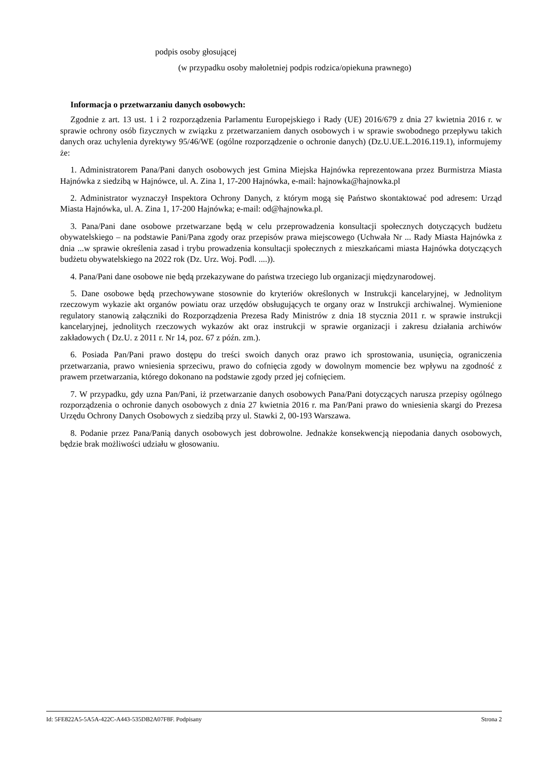podpis osoby głosującej
(w przypadku osoby małoletniej podpis rodzica/opiekuna prawnego)
Informacja o przetwarzaniu danych osobowych:
Zgodnie z art. 13 ust. 1 i 2 rozporządzenia Parlamentu Europejskiego i Rady (UE) 2016/679 z dnia 27 kwietnia 2016 r. w sprawie ochrony osób fizycznych w związku z przetwarzaniem danych osobowych i w sprawie swobodnego przepływu takich danych oraz uchylenia dyrektywy 95/46/WE (ogólne rozporządzenie o ochronie danych) (Dz.U.UE.L.2016.119.1), informujemy że:
1. Administratorem Pana/Pani danych osobowych jest Gmina Miejska Hajnówka reprezentowana przez Burmistrza Miasta Hajnówka z siedzibą w Hajnówce, ul. A. Zina 1, 17-200 Hajnówka, e-mail: hajnowka@hajnowka.pl
2. Administrator wyznaczył Inspektora Ochrony Danych, z którym mogą się Państwo skontaktować pod adresem: Urząd Miasta Hajnówka, ul. A. Zina 1, 17-200 Hajnówka; e-mail: od@hajnowka.pl.
3. Pana/Pani dane osobowe przetwarzane będą w celu przeprowadzenia konsultacji społecznych dotyczących budżetu obywatelskiego – na podstawie Pani/Pana zgody oraz przepisów prawa miejscowego (Uchwała Nr ... Rady Miasta Hajnówka z dnia ...w sprawie określenia zasad i trybu prowadzenia konsultacji społecznych z mieszkańcami miasta Hajnówka dotyczących budżetu obywatelskiego na 2022 rok (Dz. Urz. Woj. Podl. ....)).
4. Pana/Pani dane osobowe nie będą przekazywane do państwa trzeciego lub organizacji międzynarodowej.
5. Dane osobowe będą przechowywane stosownie do kryteriów określonych w Instrukcji kancelaryjnej, w Jednolitym rzeczowym wykazie akt organów powiatu oraz urzędów obsługujących te organy oraz w Instrukcji archiwalnej. Wymienione regulatory stanowią załączniki do Rozporządzenia Prezesa Rady Ministrów z dnia 18 stycznia 2011 r. w sprawie instrukcji kancelaryjnej, jednolitych rzeczowych wykazów akt oraz instrukcji w sprawie organizacji i zakresu działania archiwów zakładowych ( Dz.U. z 2011 r. Nr 14, poz. 67 z późn. zm.).
6. Posiada Pan/Pani prawo dostępu do treści swoich danych oraz prawo ich sprostowania, usunięcia, ograniczenia przetwarzania, prawo wniesienia sprzeciwu, prawo do cofnięcia zgody w dowolnym momencie bez wpływu na zgodność z prawem przetwarzania, którego dokonano na podstawie zgody przed jej cofnięciem.
7. W przypadku, gdy uzna Pan/Pani, iż przetwarzanie danych osobowych Pana/Pani dotyczących narusza przepisy ogólnego rozporządzenia o ochronie danych osobowych z dnia 27 kwietnia 2016 r. ma Pan/Pani prawo do wniesienia skargi do Prezesa Urzędu Ochrony Danych Osobowych z siedzibą przy ul. Stawki 2, 00-193 Warszawa.
8. Podanie przez Pana/Panią danych osobowych jest dobrowolne. Jednakże konsekwencją niepodania danych osobowych, będzie brak możliwości udziału w głosowaniu.
Id: 5FE822A5-5A5A-422C-A443-535DB2A07F8F. Podpisany Strona 2